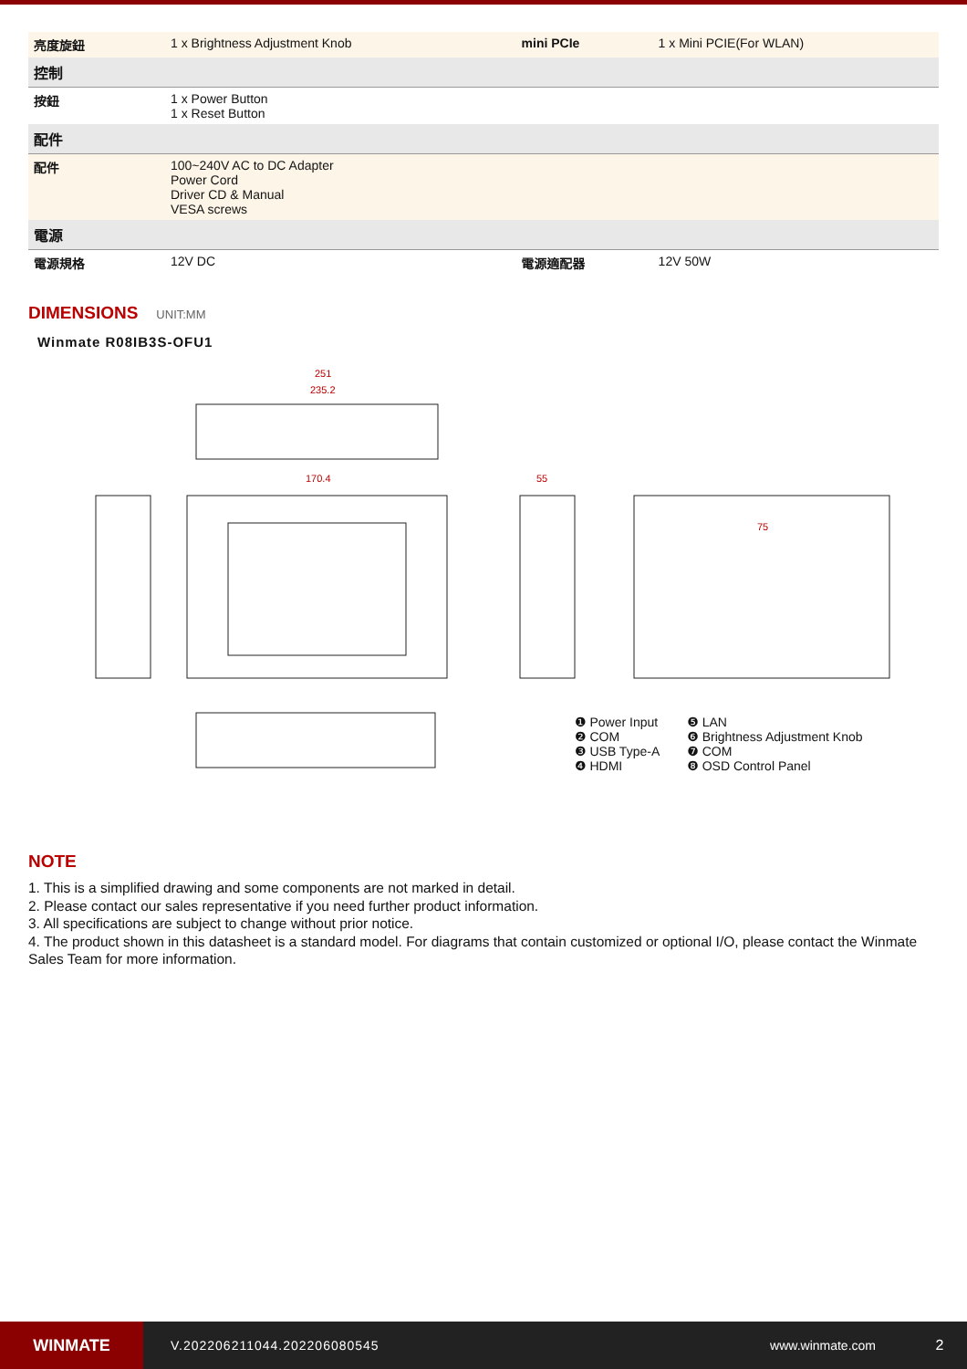| 亮度旋鈕 | 1 x Brightness Adjustment Knob | mini PCIe | 1 x Mini PCIE(For WLAN) |
| 控制 | | | |
| 按鈕 | 1 x Power Button 1 x Reset Button | | |
| 配件 | | | |
| 配件 | 100~240V AC to DC Adapter Power Cord Driver CD & Manual VESA screws | | |
| 電源 | | | |
| 電源規格 | 12V DC | 電源適配器 | 12V 50W |
DIMENSIONS UNIT:MM
Winmate R08IB3S-OFU1
251
235.2
170.4
55
75
❶ Power Input
❷ COM
❸ USB Type-A
❹ HDMI
❺ LAN
❻ Brightness Adjustment Knob
❼ COM
❽ OSD Control Panel
NOTE
1. This is a simplified drawing and some components are not marked in detail.
2. Please contact our sales representative if you need further product information.
3. All specifications are subject to change without prior notice.
4. The product shown in this datasheet is a standard model. For diagrams that contain customized or optional I/O, please contact the Winmate Sales Team for more information.
WINMATE
V.202206211044.202206080545 www.winmate.com 2